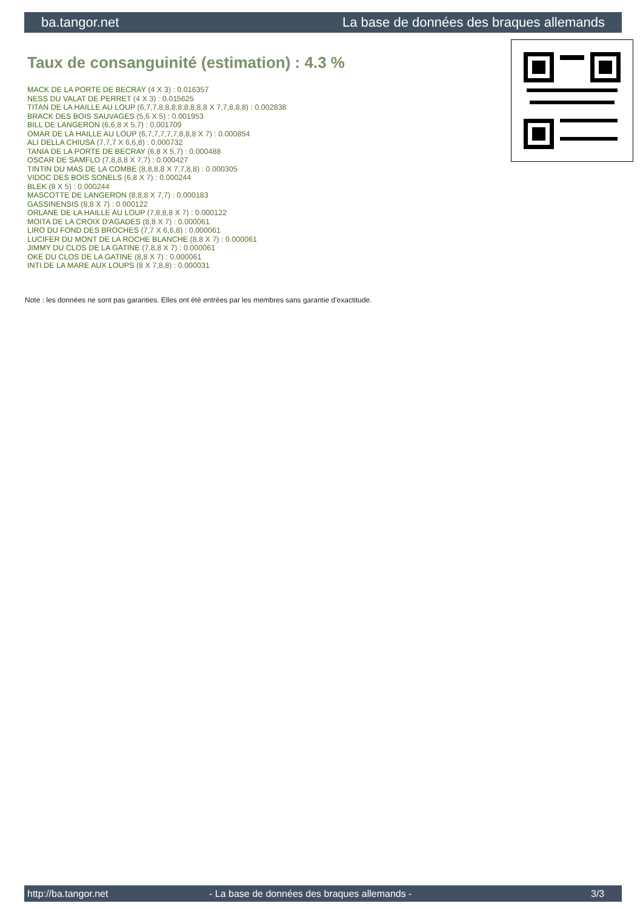ba.tangor.net La base de données des braques allemands
Taux de consanguinité (estimation) : 4.3 %
MACK DE LA PORTE DE BECRAY (4 X 3) : 0.016357
NESS DU VALAT DE PERRET (4 X 3) : 0.015625
TITAN DE LA HAILLE AU LOUP (6,7,7,8,8,8,8,8,8,8,8 X 7,7,8,8,8) : 0.002838
BRACK DES BOIS SAUVAGES (5,6 X 5) : 0.001953
BILL DE LANGERON (6,6,8 X 5,7) : 0.001709
OMAR DE LA HAILLE AU LOUP (6,7,7,7,7,7,8,8,8 X 7) : 0.000854
ALI DELLA CHIUSA (7,7,7 X 6,6,8) : 0.000732
TANIA DE LA PORTE DE BECRAY (6,8 X 5,7) : 0.000488
OSCAR DE SAMFLO (7,8,8,8 X 7,7) : 0.000427
TINTIN DU MAS DE LA COMBE (8,8,8,8 X 7,7,8,8) : 0.000305
VIDOC DES BOIS SONELS (6,8 X 7) : 0.000244
BLEK (8 X 5) : 0.000244
MASCOTTE DE LANGERON (8,8,8 X 7,7) : 0.000183
GASSINENSIS (8,8 X 7) : 0.000122
ORLANE DE LA HAILLE AU LOUP (7,8,8,8 X 7) : 0.000122
MOITA DE LA CROIX D'AGADES (8,8 X 7) : 0.000061
LIRO DU FOND DES BROCHES (7,7 X 6,6,8) : 0.000061
LUCIFER DU MONT DE LA ROCHE BLANCHE (8,8 X 7) : 0.000061
JIMMY DU CLOS DE LA GATINE (7,8,8 X 7) : 0.000061
OKE DU CLOS DE LA GATINE (8,8 X 7) : 0.000061
INTI DE LA MARE AUX LOUPS (8 X 7,8,8) : 0.000031
Note : les données ne sont pas garanties. Elles ont été entrées par les membres sans garantie d'exactitude.
http://ba.tangor.net - La base de données des braques allemands - 3/3